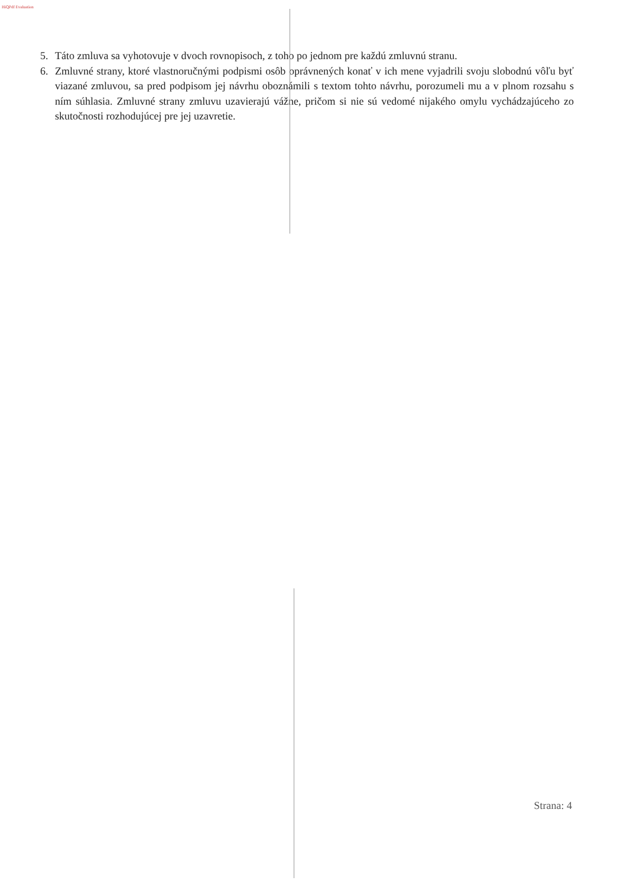HiQPdf Evaluation
5. Táto zmluva sa vyhotovuje v dvoch rovnopisoch, z toho po jednom pre každú zmluvnú stranu.
6. Zmluvné strany, ktoré vlastnoručnými podpismi osôb oprávnených konať v ich mene vyjadrili svoju slobodnú vôľu byť viazané zmluvou, sa pred podpisom jej návrhu oboznámili s textom tohto návrhu, porozumeli mu a v plnom rozsahu s ním súhlasia. Zmluvné strany zmluvu uzavierajú vážne, pričom si nie sú vedomé nijakého omylu vychádzajúceho zo skutočnosti rozhodujúcej pre jej uzavretie.
Strana: 4